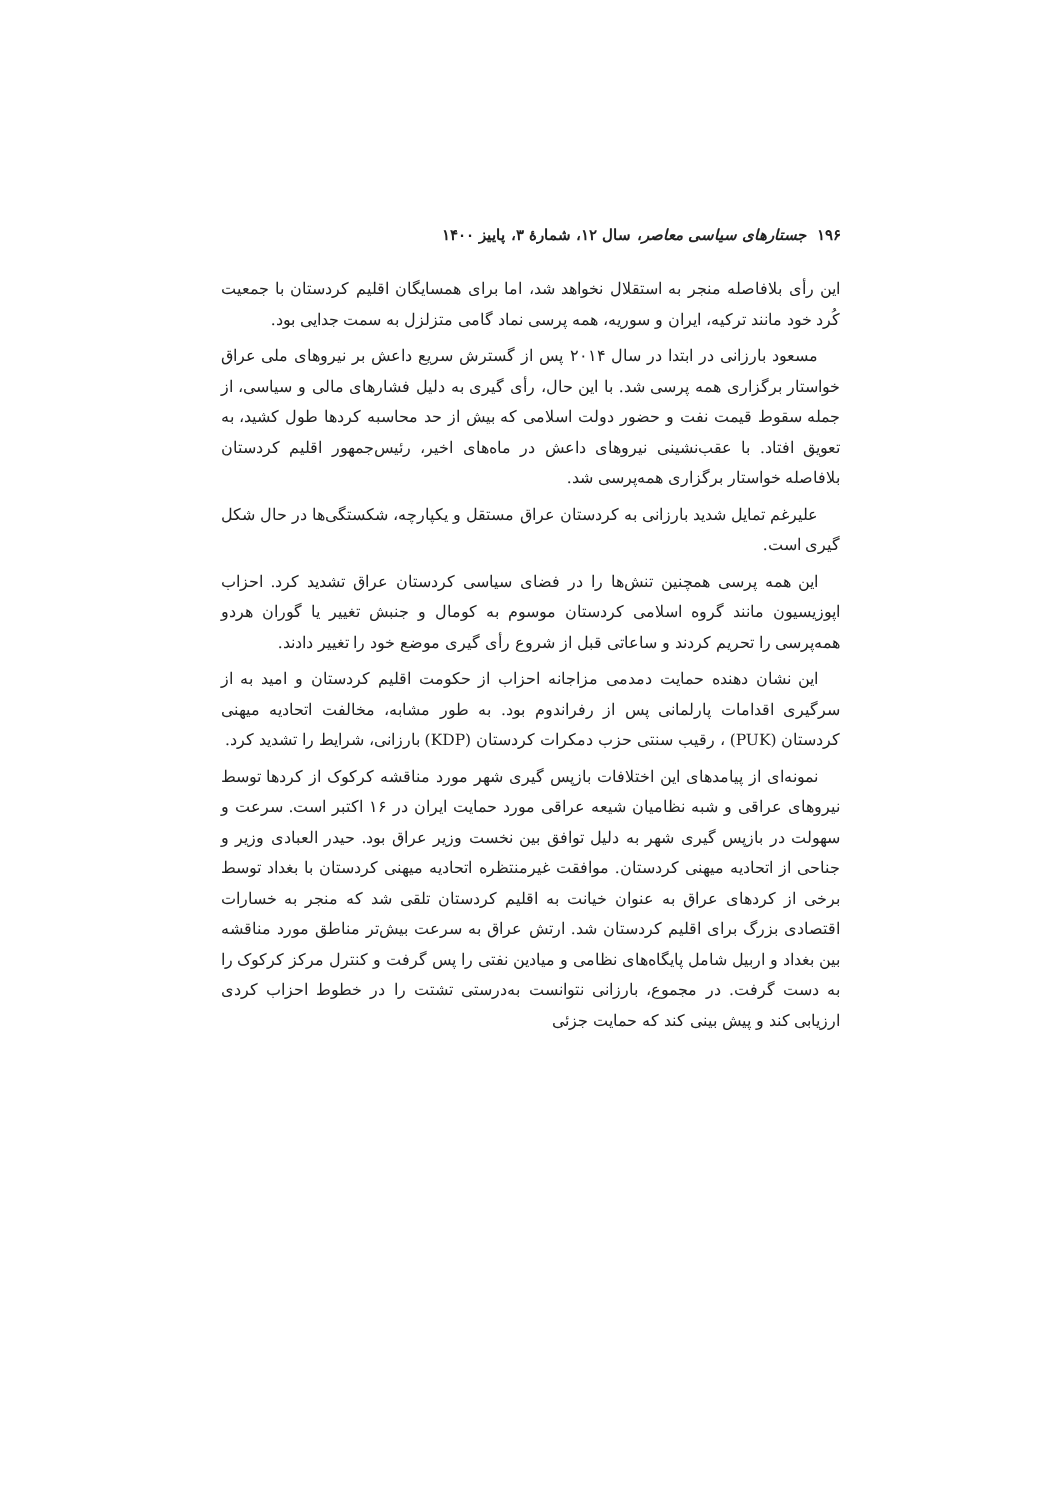۱۹۶ جستارهای سیاسی معاصر، سال ۱۲، شمارۀ ۳، پاییز ۱۴۰۰
این رأی بلافاصله منجر به استقلال نخواهد شد، اما برای همسایگان اقلیم کردستان با جمعیت کُرد خود مانند ترکیه، ایران و سوریه، همه پرسی نماد گامی متزلزل به سمت جدایی بود.
مسعود بارزانی در ابتدا در سال ۲۰۱۴ پس از گسترش سریع داعش بر نیروهای ملی عراق خواستار برگزاری همه پرسی شد. با این حال، رأی گیری به دلیل فشارهای مالی و سیاسی، از جمله سقوط قیمت نفت و حضور دولت اسلامی که بیش از حد محاسبه کردها طول کشید، به تعویق افتاد. با عقب‌نشینی نیروهای داعش در ماه‌های اخیر، رئیس‌جمهور اقلیم کردستان بلافاصله خواستار برگزاری همه‌پرسی شد.
علیرغم تمایل شدید بارزانی به کردستان عراق مستقل و یکپارچه، شکستگی‌ها در حال شکل گیری است.
این همه پرسی همچنین تنش‌ها را در فضای سیاسی کردستان عراق تشدید کرد. احزاب اپوزیسیون مانند گروه اسلامی کردستان موسوم به کومال و جنبش تغییر یا گوران هردو همه‌پرسی را تحریم کردند و ساعاتی قبل از شروع رأی گیری موضع خود را تغییر دادند.
این نشان دهنده حمایت دمدمی مزاجانه احزاب از حکومت اقلیم کردستان و امید به از سرگیری اقدامات پارلمانی پس از رفراندوم بود. به طور مشابه، مخالفت اتحادیه میهنی کردستان (PUK) ، رقیب سنتی حزب دمکرات کردستان (KDP) بارزانی، شرایط را تشدید کرد.
نمونه‌ای از پیامدهای این اختلافات بازپس گیری شهر مورد مناقشه کرکوک از کردها توسط نیروهای عراقی و شبه نظامیان شیعه عراقی مورد حمایت ایران در ۱۶ اکتبر است. سرعت و سهولت در بازپس گیری شهر به دلیل توافق بین نخست وزیر عراق بود. حیدر العبادی وزیر و جناحی از اتحادیه میهنی کردستان. موافقت غیرمنتظره اتحادیه میهنی کردستان با بغداد توسط برخی از کردهای عراق به عنوان خیانت به اقلیم کردستان تلقی شد که منجر به خسارات اقتصادی بزرگ برای اقلیم کردستان شد. ارتش عراق به سرعت بیش‌تر مناطق مورد مناقشه بین بغداد و اربیل شامل پایگاه‌های نظامی و میادین نفتی را پس گرفت و کنترل مرکز کرکوک را به دست گرفت. در مجموع، بارزانی نتوانست به‌درستی تشتت را در خطوط احزاب کردی ارزیابی کند و پیش بینی کند که حمایت جزئی